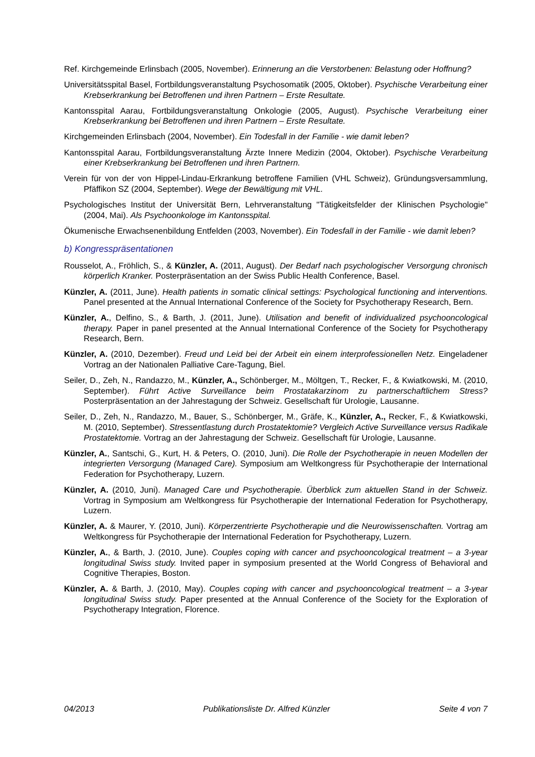Ref. Kirchgemeinde Erlinsbach (2005, November). Erinnerung an die Verstorbenen: Belastung oder Hoffnung?
Universitätsspital Basel, Fortbildungsveranstaltung Psychosomatik (2005, Oktober). Psychische Verarbeitung einer Krebserkrankung bei Betroffenen und ihren Partnern – Erste Resultate.
Kantonsspital Aarau, Fortbildungsveranstaltung Onkologie (2005, August). Psychische Verarbeitung einer Krebserkrankung bei Betroffenen und ihren Partnern – Erste Resultate.
Kirchgemeinden Erlinsbach (2004, November). Ein Todesfall in der Familie - wie damit leben?
Kantonsspital Aarau, Fortbildungsveranstaltung Ärzte Innere Medizin (2004, Oktober). Psychische Verarbeitung einer Krebserkrankung bei Betroffenen und ihren Partnern.
Verein für von der von Hippel-Lindau-Erkrankung betroffene Familien (VHL Schweiz), Gründungsversammlung, Pfäffikon SZ (2004, September). Wege der Bewältigung mit VHL.
Psychologisches Institut der Universität Bern, Lehrveranstaltung "Tätigkeitsfelder der Klinischen Psychologie" (2004, Mai). Als Psychoonkologe im Kantonsspital.
Ökumenische Erwachsenenbildung Entfelden (2003, November). Ein Todesfall in der Familie - wie damit leben?
b) Kongresspräsentationen
Rousselot, A., Fröhlich, S., & Künzler, A. (2011, August). Der Bedarf nach psychologischer Versorgung chronisch körperlich Kranker. Posterpräsentation an der Swiss Public Health Conference, Basel.
Künzler, A. (2011, June). Health patients in somatic clinical settings: Psychological functioning and interventions. Panel presented at the Annual International Conference of the Society for Psychotherapy Research, Bern.
Künzler, A., Delfino, S., & Barth, J. (2011, June). Utilisation and benefit of individualized psychooncological therapy. Paper in panel presented at the Annual International Conference of the Society for Psychotherapy Research, Bern.
Künzler, A. (2010, Dezember). Freud und Leid bei der Arbeit ein einem interprofessionellen Netz. Eingeladener Vortrag an der Nationalen Palliative Care-Tagung, Biel.
Seiler, D., Zeh, N., Randazzo, M., Künzler, A., Schönberger, M., Möltgen, T., Recker, F., & Kwiatkowski, M. (2010, September). Führt Active Surveillance beim Prostatakarzinom zu partnerschaftlichem Stress? Posterpräsentation an der Jahrestagung der Schweiz. Gesellschaft für Urologie, Lausanne.
Seiler, D., Zeh, N., Randazzo, M., Bauer, S., Schönberger, M., Gräfe, K., Künzler, A., Recker, F., & Kwiatkowski, M. (2010, September). Stressentlastung durch Prostatektomie? Vergleich Active Surveillance versus Radikale Prostatektomie. Vortrag an der Jahrestagung der Schweiz. Gesellschaft für Urologie, Lausanne.
Künzler, A., Santschi, G., Kurt, H. & Peters, O. (2010, Juni). Die Rolle der Psychotherapie in neuen Modellen der integrierten Versorgung (Managed Care). Symposium am Weltkongress für Psychotherapie der International Federation for Psychotherapy, Luzern.
Künzler, A. (2010, Juni). Managed Care und Psychotherapie. Überblick zum aktuellen Stand in der Schweiz. Vortrag in Symposium am Weltkongress für Psychotherapie der International Federation for Psychotherapy, Luzern.
Künzler, A. & Maurer, Y. (2010, Juni). Körperzentrierte Psychotherapie und die Neurowissenschaften. Vortrag am Weltkongress für Psychotherapie der International Federation for Psychotherapy, Luzern.
Künzler, A., & Barth, J. (2010, June). Couples coping with cancer and psychooncological treatment – a 3-year longitudinal Swiss study. Invited paper in symposium presented at the World Congress of Behavioral and Cognitive Therapies, Boston.
Künzler, A. & Barth, J. (2010, May). Couples coping with cancer and psychooncological treatment – a 3-year longitudinal Swiss study. Paper presented at the Annual Conference of the Society for the Exploration of Psychotherapy Integration, Florence.
04/2013 Publikationsliste Dr. Alfred Künzler Seite 4 von 7